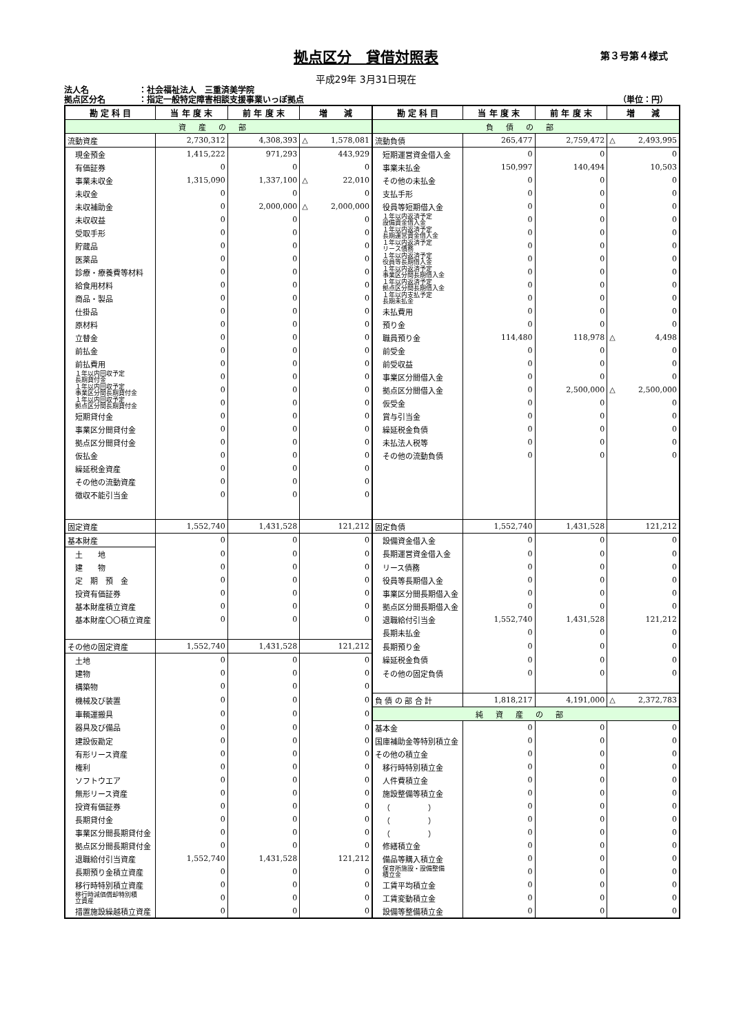拠点区分　貸借対照表
第３号第４様式
平成29年 3月31日現在
法人名 ：社会福祉法人　三重済美学院
拠点区分名 ：指定一般特定障害相談支援事業いっぽ拠点 （単位：円）
| 勘 定 科 目 | 当 年 度 末 | 前 年 度 末 | 増 減 | 勘 定 科 目 | 当 年 度 末 | 前 年 度 末 | 増 減 |
| --- | --- | --- | --- | --- | --- | --- | --- |
| 資産の部 | | | | 負債の部 | | | |
| 流動資産 | 2,730,312 | 4,308,393 | △ 1,578,081 | 流動負債 | 265,477 | 2,759,472 | △ 2,493,995 |
| 現金預金 | 1,415,222 | 971,293 | 443,929 | 短期運営資金借入金 | 0 | 0 | 0 |
| 有価証券 | 0 | 0 | 0 | 事業未払金 | 150,997 | 140,494 | 10,503 |
| 事業未収金 | 1,315,090 | 1,337,100 | △ 22,010 | その他の未払金 | 0 | 0 | 0 |
| 未収金 | 0 | 0 | 0 | 支払手形 | 0 | 0 | 0 |
| 未収補助金 | 0 | 2,000,000 | △ 2,000,000 | 役員等短期借入金 | 0 | 0 | 0 |
| 未収収益 | 0 | 0 | 0 | １年以内返済予定 設備資金借入金 | 0 | 0 | 0 |
| 受取手形 | 0 | 0 | 0 | １年以内返済予定 長期運営資金借入金 | 0 | 0 | 0 |
| 貯蔵品 | 0 | 0 | 0 | １年以内返済予定 リース債務 | 0 | 0 | 0 |
| 医薬品 | 0 | 0 | 0 | １年以内返済予定 役員等長期借入金 | 0 | 0 | 0 |
| 診療・療養費等材料 | 0 | 0 | 0 | １年以内返済予定 事業区分間長期借入金 | 0 | 0 | 0 |
| 給食用材料 | 0 | 0 | 0 | １年以内返済予定 拠点区分間長期借入金 | 0 | 0 | 0 |
| 商品・製品 | 0 | 0 | 0 | １年以内支払予定 長期未払金 | 0 | 0 | 0 |
| 仕掛品 | 0 | 0 | 0 | 未払費用 | 0 | 0 | 0 |
| 原材料 | 0 | 0 | 0 | 預り金 | 0 | 0 | 0 |
| 立替金 | 0 | 0 | 0 | 職員預り金 | 114,480 | 118,978 | △ 4,498 |
| 前払金 | 0 | 0 | 0 | 前受金 | 0 | 0 | 0 |
| 前払費用 | 0 | 0 | 0 | 前受収益 | 0 | 0 | 0 |
| １年以内回収予定 長期貸付金 | 0 | 0 | 0 | 事業区分間借入金 | 0 | 0 | 0 |
| １年以内回収予定 事業区分間長期貸付金 | 0 | 0 | 0 | 拠点区分間借入金 | 0 | 2,500,000 | △ 2,500,000 |
| １年以内回収予定 拠点区分間長期貸付金 | 0 | 0 | 0 | 仮受金 | 0 | 0 | 0 |
| 短期貸付金 | 0 | 0 | 0 | 賞与引当金 | 0 | 0 | 0 |
| 事業区分間貸付金 | 0 | 0 | 0 | 繰延税金負債 | 0 | 0 | 0 |
| 拠点区分間貸付金 | 0 | 0 | 0 | 未払法人税等 | 0 | 0 | 0 |
| 仮払金 | 0 | 0 | 0 | その他の流動負債 | 0 | 0 | 0 |
| 繰延税金資産 | 0 | 0 | 0 | | | | |
| その他の流動資産 | 0 | 0 | 0 | | | | |
| 徴収不能引当金 | 0 | 0 | 0 | | | | |
| 固定資産 | 1,552,740 | 1,431,528 | 121,212 | 固定負債 | 1,552,740 | 1,431,528 | 121,212 |
| 基本財産 | 0 | 0 | 0 | 設備資金借入金 | 0 | 0 | 0 |
| 土 地 | 0 | 0 | 0 | 長期運営資金借入金 | 0 | 0 | 0 |
| 建 物 | 0 | 0 | 0 | リース債務 | 0 | 0 | 0 |
| 定 期 預 金 | 0 | 0 | 0 | 役員等長期借入金 | 0 | 0 | 0 |
| 投資有価証券 | 0 | 0 | 0 | 事業区分間長期借入金 | 0 | 0 | 0 |
| 基本財産積立資産 | 0 | 0 | 0 | 拠点区分間長期借入金 | 0 | 0 | 0 |
| 基本財産〇〇積立資産 | 0 | 0 | 0 | 退職給付引当金 | 1,552,740 | 1,431,528 | 121,212 |
| | | | | 長期未払金 | 0 | 0 | 0 |
| その他の固定資産 | 1,552,740 | 1,431,528 | 121,212 | 長期預り金 | 0 | 0 | 0 |
| 土地 | 0 | 0 | 0 | 繰延税金負債 | 0 | 0 | 0 |
| 建物 | 0 | 0 | 0 | その他の固定負債 | 0 | 0 | 0 |
| 構築物 | 0 | 0 | 0 | | | | |
| 機械及び装置 | 0 | 0 | 0 | 負 債 の 部 合 計 | 1,818,217 | 4,191,000 | △ 2,372,783 |
| 車輌運搬具 | 0 | 0 | 0 | 純資産の部 | | | |
| 器具及び備品 | 0 | 0 | 0 | 基本金 | 0 | 0 | 0 |
| 建設仮勘定 | 0 | 0 | 0 | 国庫補助金等特別積立金 | 0 | 0 | 0 |
| 有形リース資産 | 0 | 0 | 0 | その他の積立金 | 0 | 0 | 0 |
| 権利 | 0 | 0 | 0 | 移行時特別積立金 | 0 | 0 | 0 |
| ソフトウエア | 0 | 0 | 0 | 人件費積立金 | 0 | 0 | 0 |
| 無形リース資産 | 0 | 0 | 0 | 施設整備等積立金 | 0 | 0 | 0 |
| 投資有価証券 | 0 | 0 | 0 | （ ） | 0 | 0 | 0 |
| 長期貸付金 | 0 | 0 | 0 | （ ） | 0 | 0 | 0 |
| 事業区分間長期貸付金 | 0 | 0 | 0 | （ ） | 0 | 0 | 0 |
| 拠点区分間長期貸付金 | 0 | 0 | 0 | 修繕積立金 | 0 | 0 | 0 |
| 退職給付引当資産 | 1,552,740 | 1,431,528 | 121,212 | 備品等購入積立金 | 0 | 0 | 0 |
| 長期預り金積立資産 | 0 | 0 | 0 | 保育所施設・設備整備 積立金 | 0 | 0 | 0 |
| 移行時特別積立資産 | 0 | 0 | 0 | 工賃平均積立金 | 0 | 0 | 0 |
| 移行時減価償却特別積 立資産 | 0 | 0 | 0 | 工賃変動積立金 | 0 | 0 | 0 |
| 措置施設繰越積立資産 | 0 | 0 | 0 | 設備等整備積立金 | 0 | 0 | 0 |